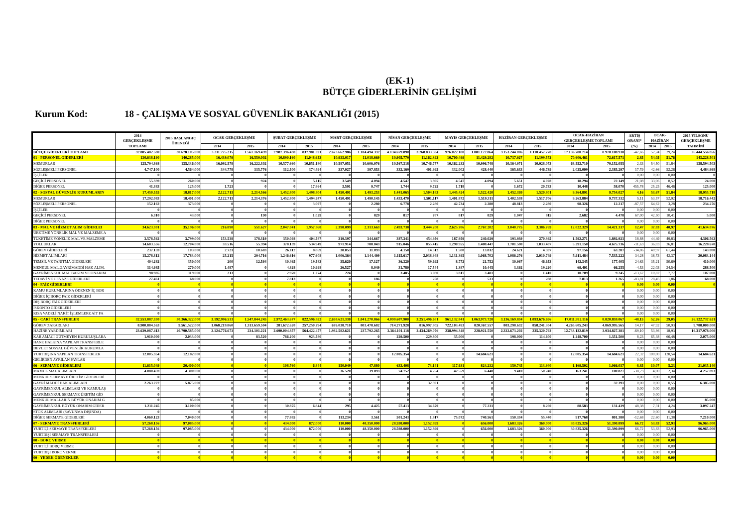(EK-1)
BÜTÇE GİDERLERİNİN GELİŞİMİ
Kurum Kod: 18 - ÇALIŞMA VE SOSYAL GÜVENLİK BAKANLIĞI (2015)
| | 2014 GERÇEKLEŞME TOPLAMI | 2015 BAŞLANGIÇ ÖDENEĞİ | OCAK GERÇEKLEŞME | | ŞUBAT GERÇEKLEŞME | | MART GERÇEKLEŞME | | NİSAN GERÇEKLEŞME | | MAYIS GERÇEKLEŞME | | HAZİRAN GERÇEKLEŞME | | OCAK-HAZİRAN GERÇEKLEŞME TOPLAMI | | ARTIŞ ORANI* (%) | OCAK- HAZİRAN | | 2015 YILSONU GERÇEKLEŞME TAHMİNİ |
| --- | --- | --- | --- | --- | --- | --- | --- | --- | --- | --- | --- | --- | --- | --- | --- | --- | --- | --- | --- | --- |
| | | | 2014 | 2015 | 2014 | 2015 | 2014 | 2015 | 2014 | 2015 | 2014 | 2015 | 2014 | 2015 | 2014 | 2015 | | 2014 | 2015 | |
| BÜTÇE GİDERLERİ TOPLAMI | 32.805.482.580 | 30.678.105.000 | 3.211.775.215 | 1.567.169.439 | 2.987.396.438 | 837.981.021 | 2.673.662.986 | 1.104.494.332 | 4.134.679.890 | 3.268.833.504 | 976.022.180 | 1.081.172.864 | 3.153.244.006 | 1.110.457.778 | 17.136.780.714 | 8.970.108.938 | -47,66 | 52,24 | 29,24 | 26.444.556.856 |
| 01 - PERSONEL GİDERLERİ | 130.638.190 | 140.285.000 | 16.439.079 | 16.559.002 | 10.890.160 | 11.048.653 | 10.933.017 | 11.018.669 | 10.905.779 | 11.162.392 | 10.700.499 | 11.429.282 | 10.737.927 | 11.399.572 | 70.606.461 | 72.617.571 | 2,85 | 54,05 | 51,76 | 143.228.501 |
| MEMURLAR | 125.794.368 | 135.336.000 | 16.092.578 | 16.222.302 | 10.577.660 | 10.651.180 | 10.587.951 | 10.606.976 | 10.567.318 | 10.746.777 | 10.362.232 | 10.996.748 | 10.364.971 | 10.928.073 | 68.552.710 | 70.152.055 | 2,33 | 54,50 | 51,84 | 138.594.503 |
| SÖZLEŞMELİ PERSONEL | 4.747.100 | 4.564.000 | 344.778 | 335.776 | 312.500 | 374.494 | 337.927 | 397.853 | 332.169 | 401.995 | 332.002 | 428.440 | 365.633 | 446.739 | 2.025.009 | 2.385.297 | 17,79 | 42,66 | 52,26 | 4.484.998 |
| İŞÇİLER | 0 | 0 | 0 | 0 | 0 | 0 | 0 | 0 | 0 | 0 | 0 | 0 | 0 | 0 | 0 | 0 | 0,00 | 0,00 | 0,00 | 0 |
| GEÇİCİ PERSONEL | 55.339 | 260.000 | 0 | 924 | 0 | 5.115 | 3.549 | 4.094 | 4.547 | 3.895 | 4.547 | 4.094 | 5.651 | 4.028 | 18.294 | 22.149 | 21,08 | 33,06 | 8,52 | 24.000 |
| DİĞER PERSONEL | 41.383 | 125.000 | 1.723 | 0 | 0 | 17.864 | 3.591 | 9.747 | 1.744 | 9.725 | 1.718 | 0 | 1.672 | 20.733 | 10.448 | 58.070 | 455,78 | 25,25 | 46,46 | 125.000 |
| 02 - SOSYAL GÜVENLİK KURUMLARIN | 17.450.555 | 18.817.000 | 2.122.713 | 2.214.566 | 1.452.800 | 1.498.804 | 1.450.491 | 1.493.253 | 1.441.065 | 1.504.183 | 1.445.424 | 1.522.420 | 1.452.399 | 1.520.801 | 9.364.891 | 9.754.027 | 4,16 | 53,67 | 51,84 | 18.955.718 |
| MEMURLAR | 17.292.083 | 18.401.000 | 2.122.713 | 2.214.376 | 1.452.800 | 1.494.677 | 1.450.491 | 1.490.145 | 1.433.470 | 1.501.117 | 1.401.872 | 1.519.311 | 1.402.538 | 1.517.706 | 9.263.884 | 9.737.332 | 5,11 | 53,57 | 52,92 | 18.716.442 |
| SÖZLEŞMELİ PERSONEL | 152.162 | 373.000 | 0 | 0 | 0 | 3.097 | 0 | 2.280 | 6.778 | 2.280 | 42.734 | 2.280 | 48.813 | 2.280 | 98.326 | 12.217 | -87,57 | 64,62 | 3,28 | 234.276 |
| İŞÇİLER | 0 | 0 | 0 | 0 | 0 | 0 | 0 | 0 | 0 | 0 | 0 | 0 | 0 | 0 | 0 | 0 | 0,00 | 0,00 | 0,00 | |
| GEÇİCİ PERSONEL | 6.310 | 43.000 | 0 | 190 | 0 | 1.029 | 0 | 829 | 817 | 787 | 817 | 829 | 1.047 | 815 | 2.682 | 4.478 | 67,00 | 42,50 | 10,41 | 5.000 |
| DİĞER PERSONEL | 0 | 0 | 0 | 0 | 0 | 0 | 0 | 0 | 0 | 0 | 0 | 0 | 0 | 0 | 0 | 0 | 0,00 | 0,00 | 0,00 | |
| 03 - MAL VE HİZMET ALIM GİDERLEI | 34.623.301 | 35.196.000 | 216.890 | 551.627 | 2.047.041 | 1.957.868 | 2.398.099 | 2.313.663 | 2.493.738 | 3.444.208 | 2.625.786 | 2.767.202 | 3.040.775 | 3.386.769 | 12.822.329 | 14.421.337 | 12,47 | 37,03 | 40,97 | 41.634.876 |
| ÜRETİME YÖNELİK MAL VE MALZEME A | 0 | 0 | 0 | 0 | 0 | 0 | 0 | 0 | 0 | 0 | 0 | 0 | 0 | 0 | 0 | 0 | 0,00 | 0,00 | 0,00 | |
| TÜKETİME YÖNELİK MAL VE MALZEME | 3.578.562 | 3.799.000 | 153.538 | 178.319 | 350.098 | 404.587 | 319.397 | 344.667 | 387.341 | 454.956 | 187.959 | 240.029 | 193.939 | 270.365 | 1.592.271 | 1.892.923 | 18,88 | 44,49 | 49,83 | 4.306.562 |
| YOLLUKLAR | 14.683.556 | 12.704.000 | 33.516 | 55.394 | 378.139 | 534.949 | 971.914 | 788.043 | 915.046 | 855.415 | 1.290.955 | 1.408.447 | 1.701.580 | 1.033.487 | 5.291.150 | 4.675.736 | -11,63 | 36,03 | 36,81 | 16.228.670 |
| GÖREV GİDERLERİ | 237.159 | 103.000 | 2.721 | 10.603 | 26.112 | 8.869 | 38.053 | 11.093 | 4.150 | 14.312 | 1.500 | 13.812 | 24.621 | 4.597 | 97.156 | 63.287 | -34,86 | 40,97 | 61,44 | 143.000 |
| HİZMET ALIMLARI | 15.278.312 | 17.783.000 | 25.215 | 294.716 | 1.246.616 | 977.608 | 1.006.364 | 1.144.499 | 1.115.617 | 2.038.948 | 1.131.395 | 1.068.702 | 1.086.276 | 2.010.749 | 5.611.484 | 7.535.222 | 34,28 | 36,73 | 42,37 | 20.083.144 |
| TEMSİL VE TANITMA GİDERLERİ | 404.282 | 350.000 | 200 | 12.594 | 30.465 | 19.583 | 35.620 | 17.127 | 36.320 | 59.695 | 8.772 | 21.752 | 30.967 | 46.653 | 142.345 | 177.405 | 24,63 | 35,21 | 50,69 | 410.000 |
| MENKUL MAL,GAYRİMADDİ HAK ALIM, | 314.985 | 270.000 | 1.487 | 0 | 4.828 | 10.998 | 26.527 | 8.049 | 31.780 | 17.544 | 1.387 | 10.445 | 3.392 | 19.220 | 69.401 | 66.255 | -4,53 | 22,03 | 24,54 | 288.500 |
| GAYRİMENKUL MAL BAKIM VE ONARIM | 98.985 | 119.000 | 213 | 0 | 2.970 | 1.274 | 224 | 0 | 3.485 | 3.080 | 3.817 | 3.481 | 0 | 1.410 | 10.709 | 9.245 | -13,67 | 10,82 | 7,77 | 107.000 |
| TEDAVİ VE CENAZE GİDERLERİ | 27.461 | 68.000 | 0 | 0 | 7.813 | 0 | 0 | 186 | 0 | 258 | 0 | 533 | 0 | 288 | 7.813 | 1.265 | -83,81 | 28,45 | 1,86 | 68.000 |
| 04 - FAİZ GİDERLERİ | 0 | 0 | 0 | 0 | 0 | 0 | 0 | 0 | 0 | 0 | 0 | 0 | 0 | 0 | 0 | 0 | 0,00 | 0,00 | 0,00 | 0 |
| KAMU KURUMLARINA ÖDENEN İÇ BOR | 0 | 0 | 0 | 0 | 0 | 0 | 0 | 0 | 0 | 0 | 0 | 0 | 0 | 0 | 0 | 0 | 0,00 | 0,00 | 0,00 | |
| DİĞER İÇ BORÇ FAİZ GİDERLERİ | 0 | 0 | 0 | 0 | 0 | 0 | 0 | 0 | 0 | 0 | 0 | 0 | 0 | 0 | 0 | 0 | 0,00 | 0,00 | 0,00 | |
| DIŞ BORÇ FAİZ GİDERLERİ | 0 | 0 | 0 | 0 | 0 | 0 | 0 | 0 | 0 | 0 | 0 | 0 | 0 | 0 | 0 | 0 | 0,00 | 0,00 | 0,00 | |
| İSKONTO GİDERLERİ | 0 | 0 | 0 | 0 | 0 | 0 | 0 | 0 | 0 | 0 | 0 | 0 | 0 | 0 | 0 | 0 | 0,00 | 0,00 | 0,00 | |
| KISA VADELİ NAKİT İŞLEMLERE AİT FA | 0 | 0 | 0 | 0 | 0 | 0 | 0 | 0 | 0 | 0 | 0 | 0 | 0 | 0 | 0 | 0 | 0,00 | 0,00 | 0,00 | |
| 05 - CARİ TRANSFERLER | 32.553.887.330 | 30.366.322.000 | 3.192.996.533 | 1.547.844.245 | 2.972.463.677 | 822.596.852 | 2.658.621.330 | 1.041.270.866 | 4.090.607.900 | 3.251.496.681 | 961.132.841 | 1.063.973.728 | 3.136.169.834 | 1.093.676.696 | 17.011.992.116 | 8.820.859.067 | -48,15 | 52,26 | 29,05 | 26.122.737.621 |
| GÖREV ZARARLARI | 8.900.884.563 | 9.561.522.000 | 1.068.219.860 | 1.313.659.504 | 281.672.620 | 257.250.794 | 676.038.710 | 803.478.602 | 714.271.928 | 816.997.805 | 722.103.493 | 820.367.557 | 803.298.632 | 858.241.304 | 4.265.605.243 | 4.869.995.565 | 14,17 | 47,92 | 50,93 | 9.788.000.000 |
| HAZİNE YARDIMLARI | 23.639.087.413 | 20.790.585.000 | 2.124.776.673 | 234.101.221 | 2.690.004.857 | 564.422.477 | 1.982.582.621 | 237.792.265 | 3.364.101.118 | 2.434.269.076 | 238.994.348 | 228.921.550 | 2.332.673.202 | 235.320.792 | 12.733.132.819 | 3.934.827.381 | -69,10 | 53,86 | 18,93 | 16.317.978.000 |
| KAR AMACI GÜTMEYEN KURULUŞLARA | 1.910.000 | 2.033.000 | 0 | 83.520 | 786.200 | 923.580 | 0 | 0 | 229.500 | 229.800 | 35.000 | 0 | 198.000 | 114.600 | 1.248.700 | 1.351.500 | 8,23 | 65,38 | 66,48 | 2.075.000 |
| HANE HALKINA YAPILAN TRANSFERLE | 0 | 0 | 0 | 0 | 0 | 0 | 0 | 0 | 0 | 0 | 0 | 0 | 0 | 0 | 0 | 0 | 0,00 | 0,00 | 0,00 | |
| DEVLET SOSYAL GÜVENLİK KURUMLA | 0 | 0 | 0 | 0 | 0 | 0 | 0 | 0 | 0 | 0 | 0 | 0 | 0 | 0 | 0 | 0 | 0,00 | 0,00 | 0,00 | |
| YURTDIŞINA YAPILAN TRANSFERLER | 12.005.354 | 12.182.000 | 0 | 0 | 0 | 0 | 0 | 0 | 12.005.354 | 0 | 0 | 14.684.621 | 0 | 0 | 12.005.354 | 14.684.621 | 22,32 | 100,00 | 120,54 | 14.684.621 |
| GELİRDEN AYRILAN PAYLAR | 0 | 0 | 0 | 0 | 0 | 0 | 0 | 0 | 0 | 0 | 0 | 0 | 0 | 0 | 0 | 0 | 0,00 | 0,00 | 0,00 | |
| 06 - SERMAYE GİDERLERİ | 11.615.049 | 20.400.000 | 0 | 0 | 108.760 | 6.844 | 150.049 | 47.880 | 633.408 | 73.141 | 117.631 | 824.232 | 159.745 | 113.940 | 1.169.592 | 1.066.037 | -8,85 | 10,07 | 5,23 | 21.035.140 |
| MAMUL MAL ALIMLARI | 4.080.459 | 4.300.000 | 0 | 0 | 0 | 0 | 36.520 | 39.893 | 74.752 | 4.254 | 42.559 | 6.440 | 9.410 | 50.240 | 163.241 | 100.827 | -38,23 | 4,00 | 2,34 | 4.257.893 |
| MENKUL SERMAYE ÜRETİM GİDERLERİ | 0 | 0 | 0 | 0 | 0 | 0 | 0 | 0 | 0 | 0 | 0 | 0 | 0 | 0 | 0 | 0 | 0,00 | 0,00 | 0,00 | |
| GAYRİ MADDİ HAK ALIMLARI | 2.263.222 | 5.875.000 | 0 | 0 | 0 | 0 | 0 | 0 | 0 | 32.391 | 0 | 0 | 0 | 0 | 0 | 32.391 | 0,00 | 0,00 | 0,55 | 6.385.000 |
| GAYRİMENKUL ALIMLARI VE KAMULAŞ | 0 | 0 | 0 | 0 | 0 | 0 | 0 | 0 | 0 | 0 | 0 | 0 | 0 | 0 | 0 | 0 | 0,00 | 0,00 | 0,00 | |
| GAYRİMENKUL SERMAYE ÜRETİM GİD | 0 | 0 | 0 | 0 | 0 | 0 | 0 | 0 | 0 | 0 | 0 | 0 | 0 | 0 | 0 | 0 | 0,00 | 0,00 | 0,00 | |
| MENKUL MALLARIN BÜYÜK ONARIM G | 0 | 85.000 | 0 | 0 | 0 | 0 | 0 | 0 | 0 | 0 | 0 | 0 | 0 | 0 | 0 | 0 | 0,00 | 0,00 | 0,00 | 85.000 |
| GAYRİMENKUL BÜYÜK ONARIM GİDER | 1.211.245 | 3.100.000 | 0 | 0 | 30.875 | 6.844 | 295 | 4.425 | 57.413 | 34.679 | 0 | 77.231 | 0 | 8.260 | 88.583 | 131.439 | 48,38 | 7,31 | 4,24 | 3.097.247 |
| STOK ALIMLARI (SAVUNMA DIŞINDA) | 0 | 0 | 0 | 0 | 0 | 0 | 0 | 0 | 0 | 0 | 0 | 0 | 0 | 0 | 0 | 0 | 0,00 | 0,00 | 0,00 | |
| DİĞER SERMAYE GİDERLERİ | 4.060.123 | 7.040.000 | 0 | 0 | 77.885 | 0 | 113.234 | 3.561 | 501.243 | 1.817 | 75.072 | 740.561 | 150.334 | 55.440 | 917.768 | 801.380 | -12,68 | 22,60 | 11,38 | 7.210.000 |
| 07 - SERMAYE TRANSFERLERİ | 57.268.156 | 97.085.000 | 0 | 0 | 434.000 | 872.000 | 110.000 | 48.350.000 | 28.598.000 | 1.152.899 | 0 | 656.000 | 1.683.326 | 360.000 | 30.825.326 | 51.390.899 | 66,72 | 53,83 | 52,93 | 96.965.000 |
| YURTİÇİ SERMAYE TRANSFERLERİ | 57.268.156 | 97.085.000 | 0 | 0 | 434.000 | 872.000 | 110.000 | 48.350.000 | 28.598.000 | 1.152.899 | 0 | 656.000 | 1.683.326 | 360.000 | 30.825.326 | 51.390.899 | 66,72 | 53,83 | 52,93 | 96.965.000 |
| YURTDIŞI SERMAYE TRANSFERLERİ | 0 | 0 | 0 | 0 | 0 | 0 | 0 | 0 | 0 | 0 | 0 | 0 | 0 | 0 | 0 | 0 | 0,00 | 0,00 | 0,00 | |
| 08 - BORÇ VERME | 0 | 0 | 0 | 0 | 0 | 0 | 0 | 0 | 0 | 0 | 0 | 0 | 0 | 0 | 0 | 0 | 0,00 | 0,00 | 0,00 | |
| YURTİÇİ BORÇ VERME | 0 | 0 | 0 | 0 | 0 | 0 | 0 | 0 | 0 | 0 | 0 | 0 | 0 | 0 | 0 | 0 | 0,00 | 0,00 | 0,00 | |
| YURTDIŞI BORÇ VERME | 0 | 0 | 0 | 0 | 0 | 0 | 0 | 0 | 0 | 0 | 0 | 0 | 0 | 0 | 0 | 0 | 0,00 | 0,00 | 0,00 | |
| 09 - YEDEK ÖDENEKLER | 0 | 0 | 0 | 0 | 0 | 0 | 0 | 0 | 0 | 0 | 0 | 0 | 0 | 0 | 0 | 0 | 0,00 | 0,00 | 0,00 | |